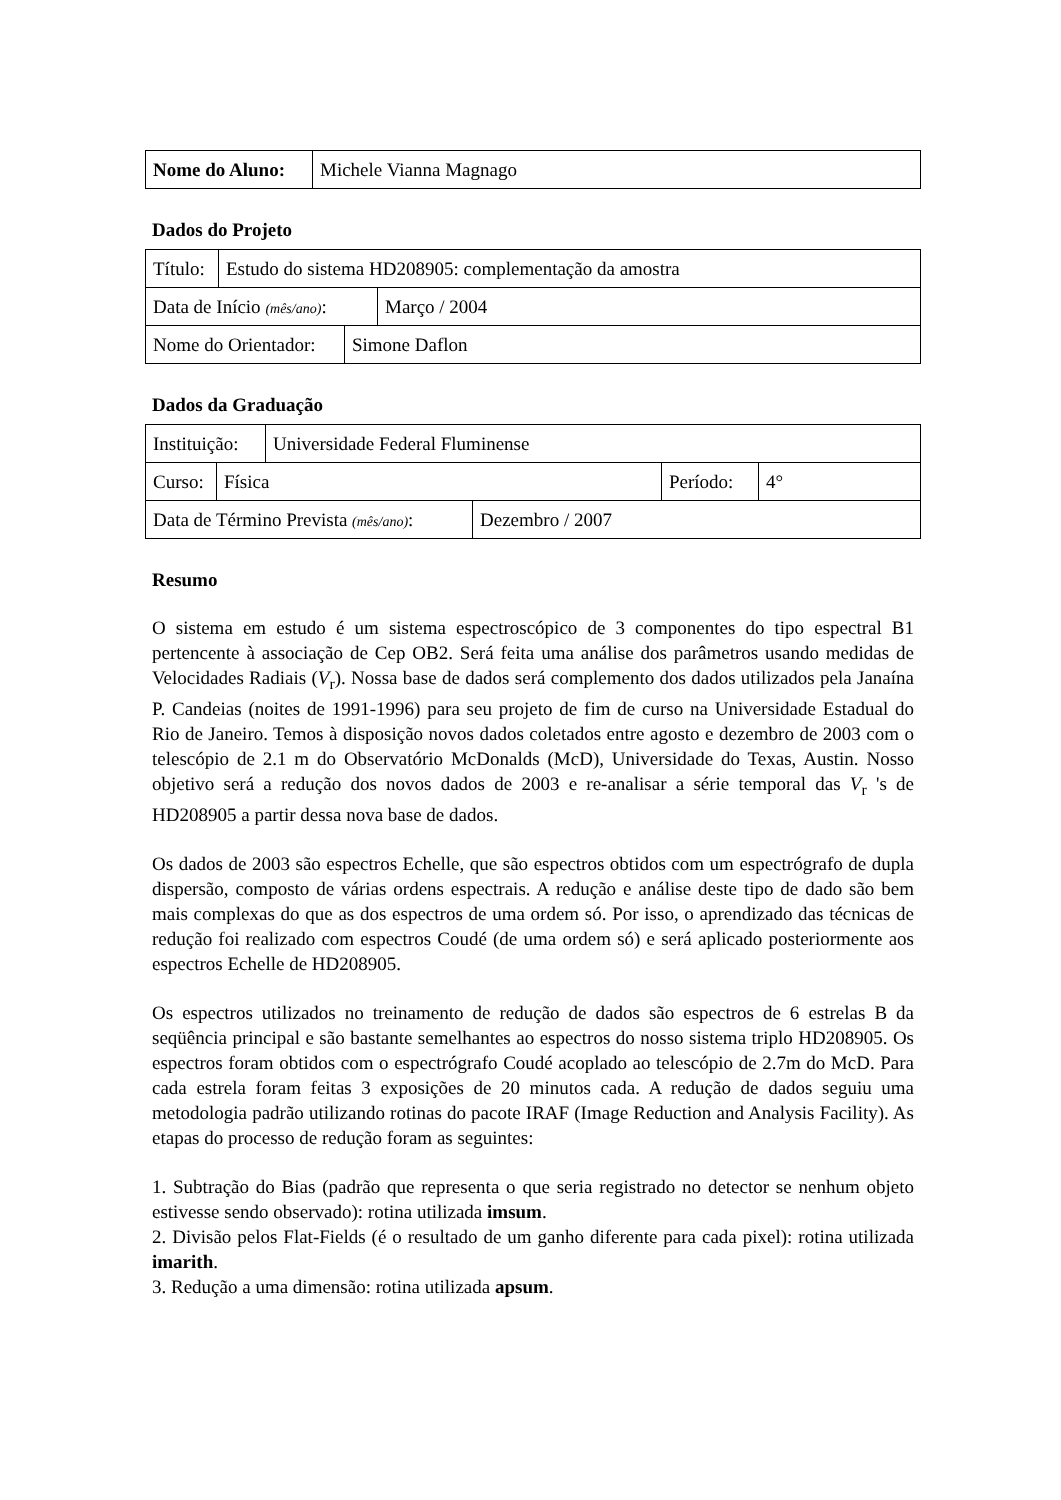| Nome do Aluno: | Michele Vianna Magnago |
Dados do Projeto
| Título: | Estudo do sistema HD208905: complementação da amostra |
| Data de Início (mês/ano) : | Março / 2004 |
| Nome do Orientador: | Simone Daflon |
Dados da Graduação
| Instituição: | Universidade Federal Fluminense |
| Curso: | Física | Período: | 4° |
| Data de Término Prevista (mês/ano) : | Dezembro / 2007 |
Resumo
O sistema em estudo é um sistema espectroscópico de 3 componentes do tipo espectral B1 pertencente à associação de Cep OB2. Será feita uma análise dos parâmetros usando medidas de Velocidades Radiais (V<sub>r</sub>). Nossa base de dados será complemento dos dados utilizados pela Janaína P. Candeias (noites de 1991-1996) para seu projeto de fim de curso na Universidade Estadual do Rio de Janeiro. Temos à disposição novos dados coletados entre agosto e dezembro de 2003 com o telescópio de 2.1 m do Observatório McDonalds (McD), Universidade do Texas, Austin. Nosso objetivo será a redução dos novos dados de 2003 e re-analisar a série temporal das V<sub>r</sub> 's de HD208905 a partir dessa nova base de dados.
Os dados de 2003 são espectros Echelle, que são espectros obtidos com um espectrógrafo de dupla dispersão, composto de várias ordens espectrais. A redução e análise deste tipo de dado são bem mais complexas do que as dos espectros de uma ordem só. Por isso, o aprendizado das técnicas de redução foi realizado com espectros Coudé (de uma ordem só) e será aplicado posteriormente aos espectros Echelle de HD208905.
Os espectros utilizados no treinamento de redução de dados são espectros de 6 estrelas B da seqüência principal e são bastante semelhantes ao espectros do nosso sistema triplo HD208905. Os espectros foram obtidos com o espectrógrafo Coudé acoplado ao telescópio de 2.7m do McD. Para cada estrela foram feitas 3 exposições de 20 minutos cada. A redução de dados seguiu uma metodologia padrão utilizando rotinas do pacote IRAF (Image Reduction and Analysis Facility). As etapas do processo de redução foram as seguintes:
1. Subtração do Bias (padrão que representa o que seria registrado no detector se nenhum objeto estivesse sendo observado): rotina utilizada imsum.
2. Divisão pelos Flat-Fields (é o resultado de um ganho diferente para cada pixel): rotina utilizada imarith.
3. Redução a uma dimensão: rotina utilizada apsum.